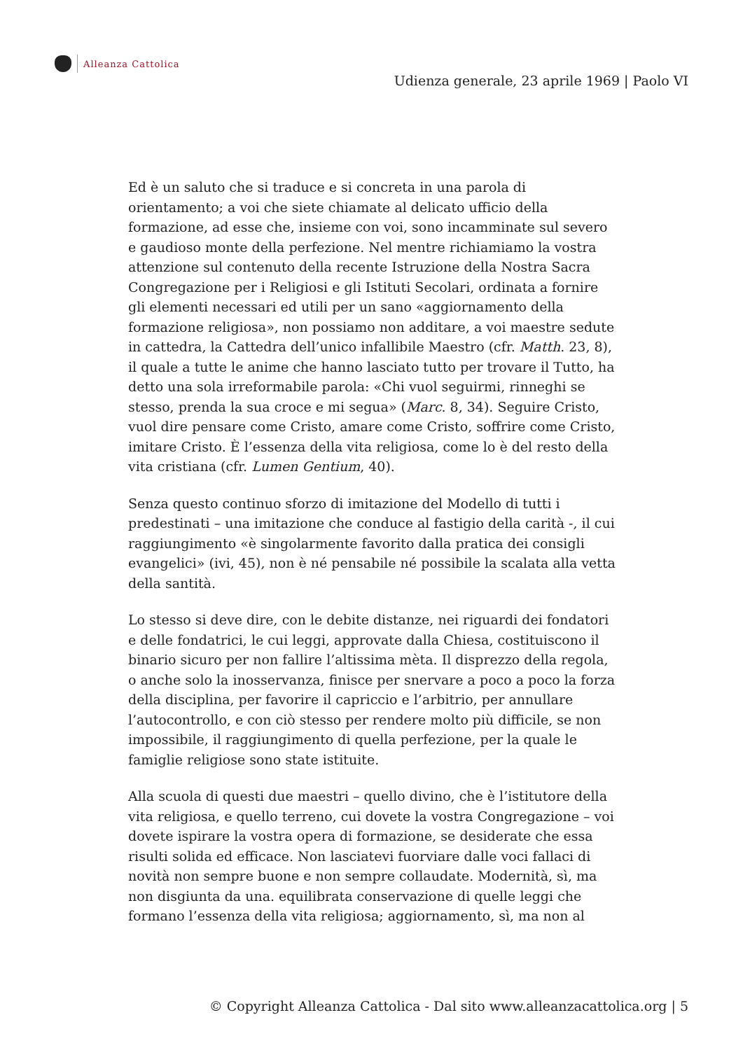Alleanza Cattolica
Udienza generale, 23 aprile 1969 | Paolo VI
Ed è un saluto che si traduce e si concreta in una parola di orientamento; a voi che siete chiamate al delicato ufficio della formazione, ad esse che, insieme con voi, sono incamminate sul severo e gaudioso monte della perfezione. Nel mentre richiamiamo la vostra attenzione sul contenuto della recente Istruzione della Nostra Sacra Congregazione per i Religiosi e gli Istituti Secolari, ordinata a fornire gli elementi necessari ed utili per un sano «aggiornamento della formazione religiosa», non possiamo non additare, a voi maestre sedute in cattedra, la Cattedra dell’unico infallibile Maestro (cfr. Matth. 23, 8), il quale a tutte le anime che hanno lasciato tutto per trovare il Tutto, ha detto una sola irreformabile parola: «Chi vuol seguirmi, rinneghi se stesso, prenda la sua croce e mi segua» (Marc. 8, 34). Seguire Cristo, vuol dire pensare come Cristo, amare come Cristo, soffrire come Cristo, imitare Cristo. È l’essenza della vita religiosa, come lo è del resto della vita cristiana (cfr. Lumen Gentium, 40).
Senza questo continuo sforzo di imitazione del Modello di tutti i predestinati – una imitazione che conduce al fastigio della carità -, il cui raggiungimento «è singolarmente favorito dalla pratica dei consigli evangelici» (ivi, 45), non è né pensabile né possibile la scalata alla vetta della santità.
Lo stesso si deve dire, con le debite distanze, nei riguardi dei fondatori e delle fondatrici, le cui leggi, approvate dalla Chiesa, costituiscono il binario sicuro per non fallire l’altissima mèta. Il disprezzo della regola, o anche solo la inosservanza, finisce per snervare a poco a poco la forza della disciplina, per favorire il capriccio e l’arbitrio, per annullare l’autocontrollo, e con ciò stesso per rendere molto più difficile, se non impossibile, il raggiungimento di quella perfezione, per la quale le famiglie religiose sono state istituite.
Alla scuola di questi due maestri – quello divino, che è l’istitutore della vita religiosa, e quello terreno, cui dovete la vostra Congregazione – voi dovete ispirare la vostra opera di formazione, se desiderate che essa risulti solida ed efficace. Non lasciatevi fuorviare dalle voci fallaci di novità non sempre buone e non sempre collaudate. Modernità, sì, ma non disgiunta da una. equilibrata conservazione di quelle leggi che formano l’essenza della vita religiosa; aggiornamento, sì, ma non al
© Copyright Alleanza Cattolica - Dal sito www.alleanzacattolica.org | 5